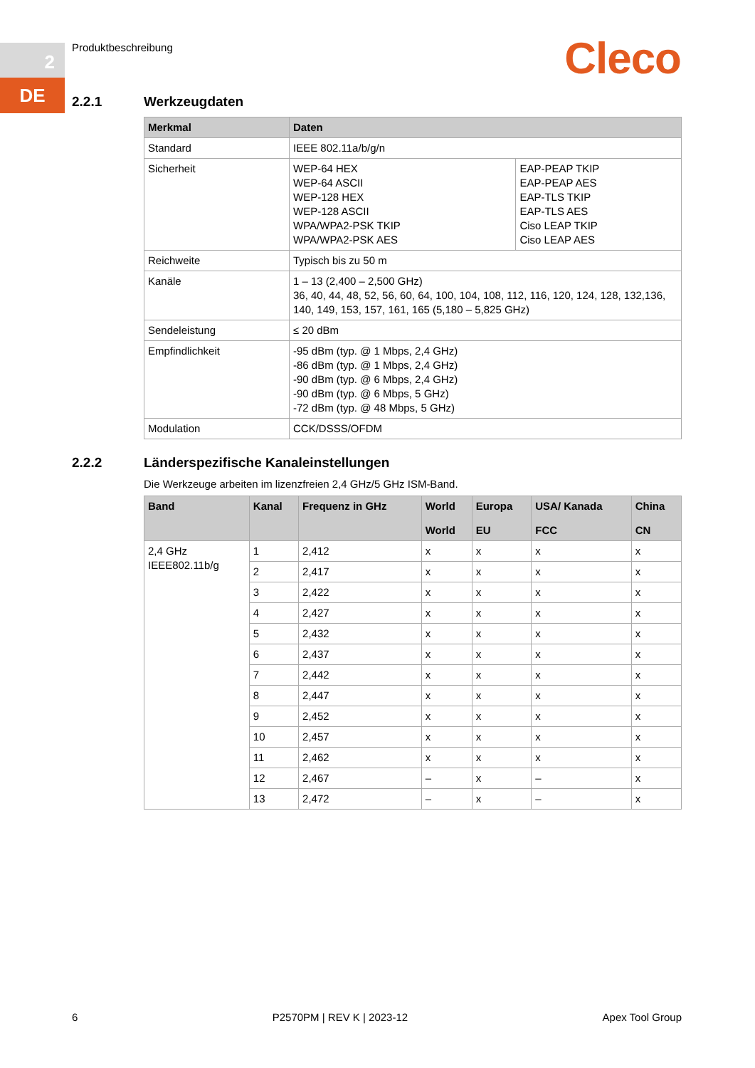2
DE
Produktbeschreibung Cleco
2.2.1 Werkzeugdaten
| Merkmal | Daten | |
| --- | --- | --- |
| Standard | IEEE 802.11a/b/g/n | |
| Sicherheit | WEP-64 HEX WEP-64 ASCII WEP-128 HEX WEP-128 ASCII WPA/WPA2-PSK TKIP WPA/WPA2-PSK AES | EAP-PEAP TKIP EAP-PEAP AES EAP-TLS TKIP EAP-TLS AES Ciso LEAP TKIP Ciso LEAP AES |
| Reichweite | Typisch bis zu 50 m | |
| Kanäle | 1 – 13 (2,400 – 2,500 GHz) 36, 40, 44, 48, 52, 56, 60, 64, 100, 104, 108, 112, 116, 120, 124, 128, 132,136, 140, 149, 153, 157, 161, 165 (5,180 – 5,825 GHz) | |
| Sendeleistung | ≤ 20 dBm | |
| Empfindlichkeit | -95 dBm (typ. @ 1 Mbps, 2,4 GHz) -86 dBm (typ. @ 1 Mbps, 2,4 GHz) -90 dBm (typ. @ 6 Mbps, 2,4 GHz) -90 dBm (typ. @ 6 Mbps, 5 GHz) -72 dBm (typ. @ 48 Mbps, 5 GHz) | |
| Modulation | CCK/DSSS/OFDM | |
2.2.2 Länderspezifische Kanaleinstellungen
Die Werkzeuge arbeiten im lizenzfreien 2,4 GHz/5 GHz ISM-Band.
| Band | Kanal | Frequenz in GHz | World | Europa | USA/ Kanada | China |
| --- | --- | --- | --- | --- | --- | --- |
| | | | World | EU | FCC | CN |
| 2,4 GHz IEEE802.11b/g | 1 | 2,412 | x | x | x | x |
| | 2 | 2,417 | x | x | x | x |
| | 3 | 2,422 | x | x | x | x |
| | 4 | 2,427 | x | x | x | x |
| | 5 | 2,432 | x | x | x | x |
| | 6 | 2,437 | x | x | x | x |
| | 7 | 2,442 | x | x | x | x |
| | 8 | 2,447 | x | x | x | x |
| | 9 | 2,452 | x | x | x | x |
| | 10 | 2,457 | x | x | x | x |
| | 11 | 2,462 | x | x | x | x |
| | 12 | 2,467 | – | x | – | x |
| | 13 | 2,472 | – | x | – | x |
6 P2570PM | REV K | 2023-12 Apex Tool Group